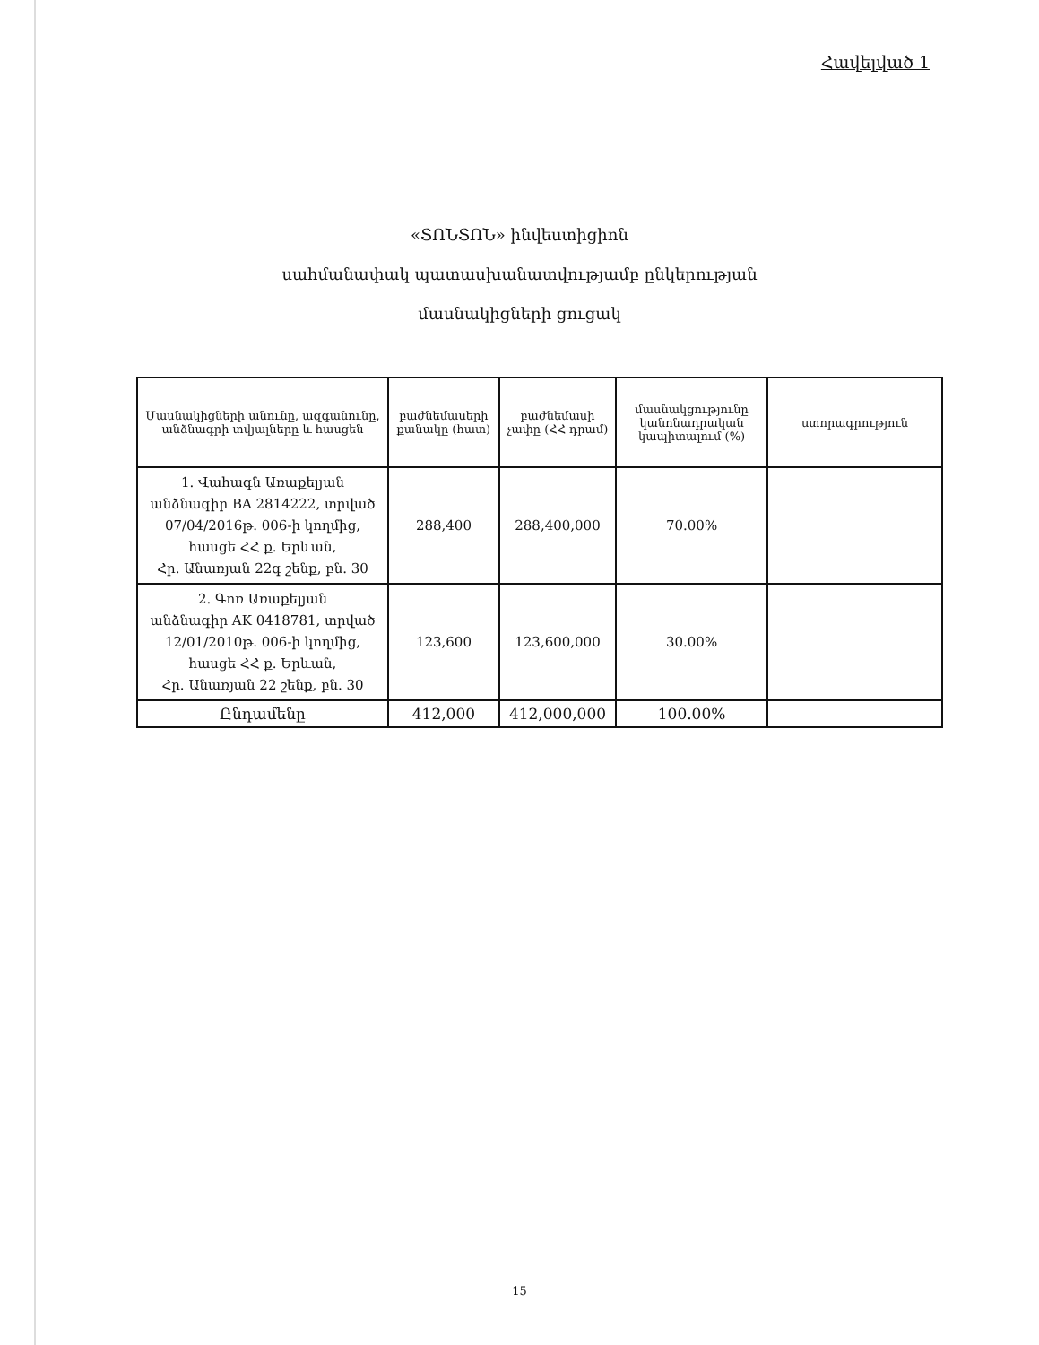Հավելված 1
«ՏՈՆՏՈՆ» ինվեստիցիոն
սահմանափակ պատասխանատվությամբ ընկերության
մասնակիցների ցուցակ
| Մասնակիցների անունը, ազգանունը, անձնագրի տվյալները և հասցեն | բաժնեմասերի քանակը (հատ) | բաժնեմասի չափը (ՀՀ դրամ) | մասնակցությունը կանոնադրական կապիտալում (%) | ստորագրություն |
| --- | --- | --- | --- | --- |
| 1. Վահագն Առաքելյան անձնագիր BA 2814222, տրված 07/04/2016թ. 006-ի կողմից, հասցե ՀՀ ք. Երևան, Հր. Անառյան 22գ շենք, բն. 30 | 288,400 | 288,400,000 | 70.00% | |
| 2. Գոռ Առաքելյան անձնագիր AK 0418781, տրված 12/01/2010թ. 006-ի կողմից, հասցե ՀՀ ք. Երևան, Հր. Անառյան 22 շենք, բն. 30 | 123,600 | 123,600,000 | 30.00% | |
| Ընդամենը | 412,000 | 412,000,000 | 100.00% | |
15